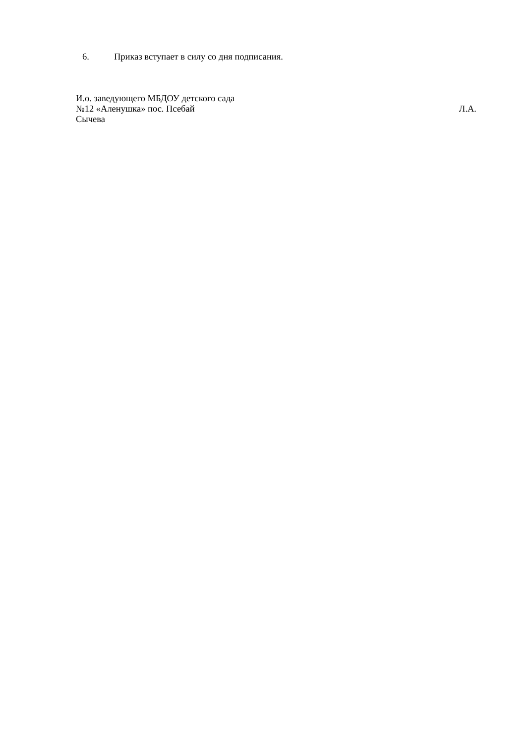6. Приказ вступает в силу со дня подписания.
И.о. заведующего МБДОУ детского сада
№12 «Аленушка» пос. Псебай Л.А.
Сычева